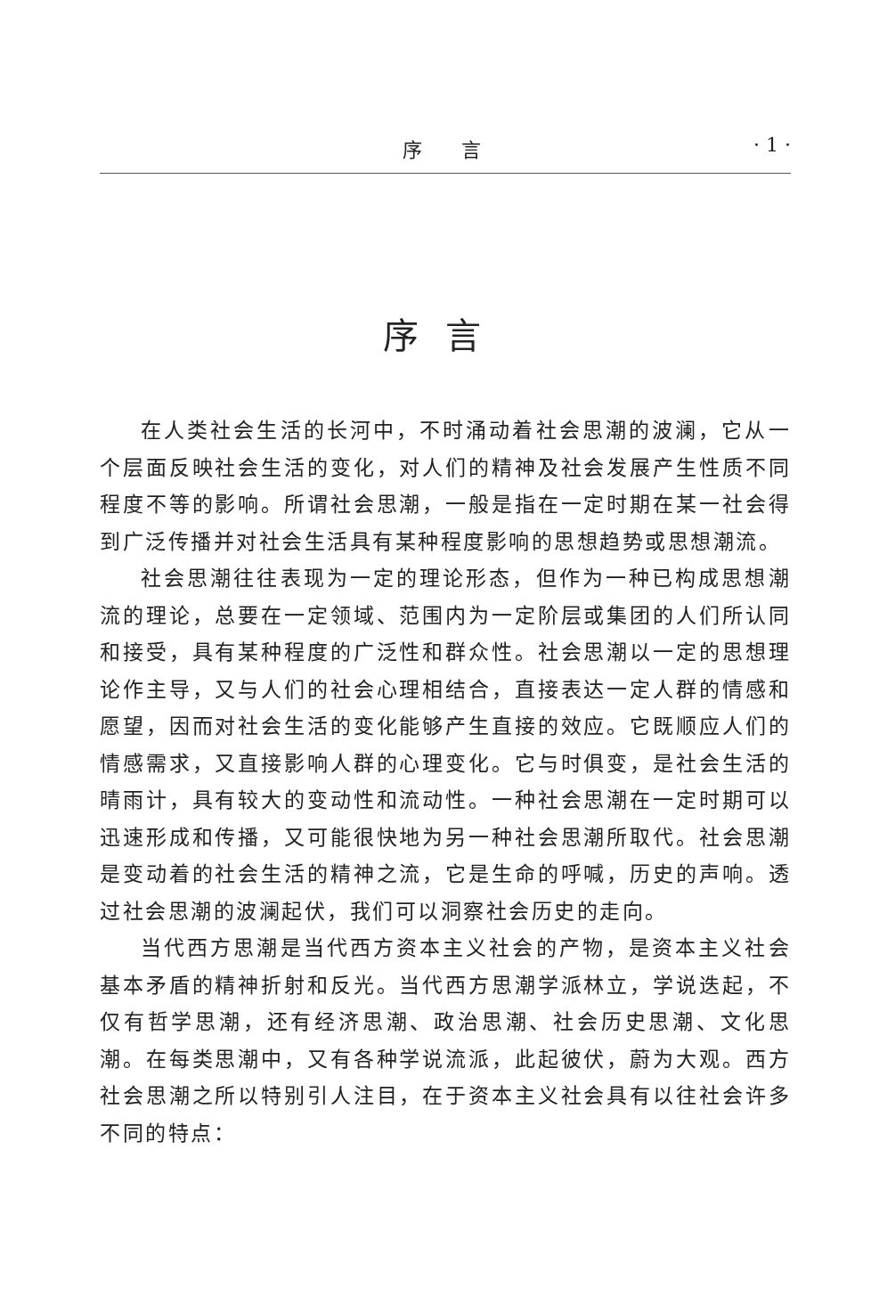序　　言 · 1 ·
序言
在人类社会生活的长河中，不时涌动着社会思潮的波澜，它从一个层面反映社会生活的变化，对人们的精神及社会发展产生性质不同程度不等的影响。所谓社会思潮，一般是指在一定时期在某一社会得到广泛传播并对社会生活具有某种程度影响的思想趋势或思想潮流。
社会思潮往往表现为一定的理论形态，但作为一种已构成思想潮流的理论，总要在一定领域、范围内为一定阶层或集团的人们所认同和接受，具有某种程度的广泛性和群众性。社会思潮以一定的思想理论作主导，又与人们的社会心理相结合，直接表达一定人群的情感和愿望，因而对社会生活的变化能够产生直接的效应。它既顺应人们的情感需求，又直接影响人群的心理变化。它与时俱变，是社会生活的晴雨计，具有较大的变动性和流动性。一种社会思潮在一定时期可以迅速形成和传播，又可能很快地为另一种社会思潮所取代。社会思潮是变动着的社会生活的精神之流，它是生命的呼喊，历史的声响。透过社会思潮的波澜起伏，我们可以洞察社会历史的走向。
当代西方思潮是当代西方资本主义社会的产物，是资本主义社会基本矛盾的精神折射和反光。当代西方思潮学派林立，学说迭起，不仅有哲学思潮，还有经济思潮、政治思潮、社会历史思潮、文化思潮。在每类思潮中，又有各种学说流派，此起彼伏，蔚为大观。西方社会思潮之所以特别引人注目，在于资本主义社会具有以往社会许多不同的特点：